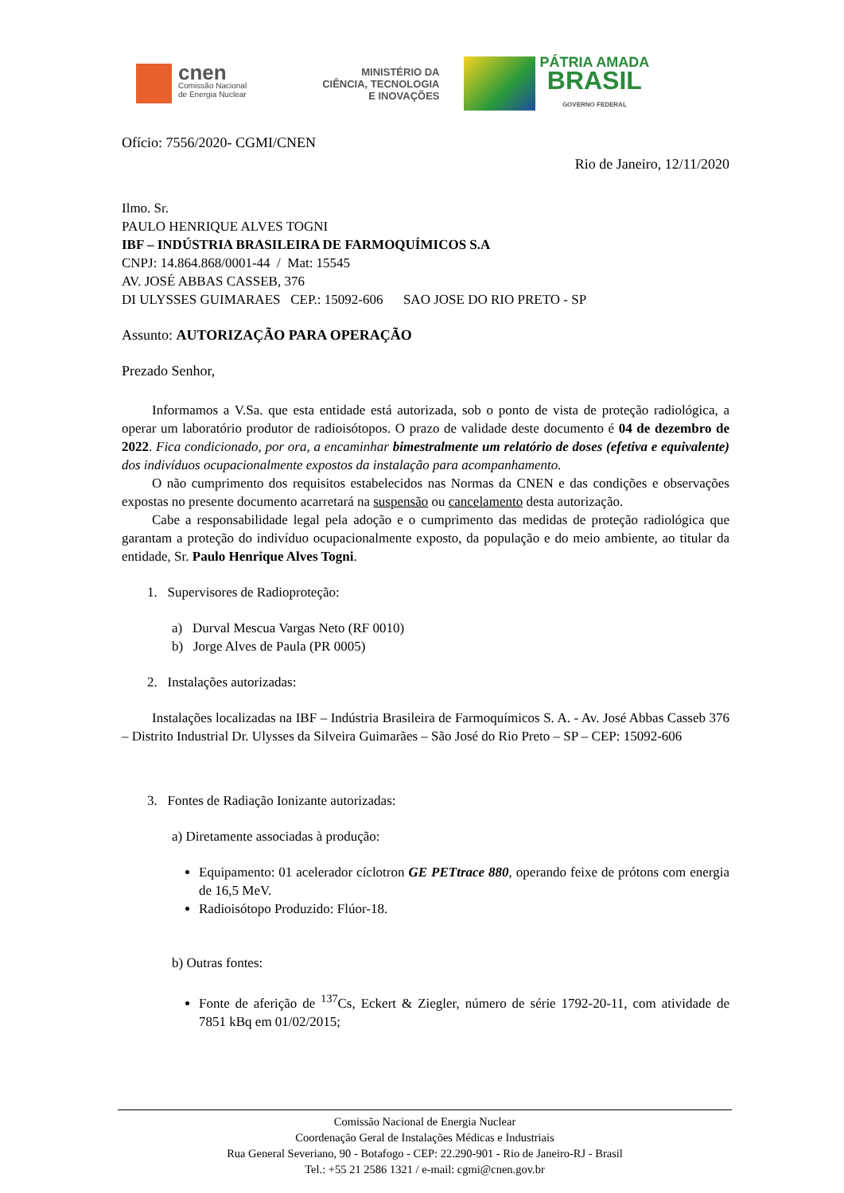cnen
Comissão Nacional
de Energia Nuclear
MINISTÉRIO DA
CIÊNCIA, TECNOLOGIA
E INOVAÇÕES
PÁTRIA AMADA
BRASIL
GOVERNO FEDERAL
Ofício: 7556/2020- CGMI/CNEN
Rio de Janeiro, 12/11/2020
Ilmo. Sr.
PAULO HENRIQUE ALVES TOGNI
IBF – INDÚSTRIA BRASILEIRA DE FARMOQUÍMICOS S.A
CNPJ: 14.864.868/0001-44 / Mat: 15545
AV. JOSÉ ABBAS CASSEB, 376
DI ULYSSES GUIMARAES CEP.: 15092-606 SAO JOSE DO RIO PRETO - SP
Assunto: AUTORIZAÇÃO PARA OPERAÇÃO
Prezado Senhor,
Informamos a V.Sa. que esta entidade está autorizada, sob o ponto de vista de proteção radiológica, a operar um laboratório produtor de radioisótopos. O prazo de validade deste documento é 04 de dezembro de 2022. Fica condicionado, por ora, a encaminhar bimestralmente um relatório de doses (efetiva e equivalente) dos indivíduos ocupacionalmente expostos da instalação para acompanhamento.
O não cumprimento dos requisitos estabelecidos nas Normas da CNEN e das condições e observações expostas no presente documento acarretará na suspensão ou cancelamento desta autorização.
Cabe a responsabilidade legal pela adoção e o cumprimento das medidas de proteção radiológica que garantam a proteção do indivíduo ocupacionalmente exposto, da população e do meio ambiente, ao titular da entidade, Sr. Paulo Henrique Alves Togni.
1. Supervisores de Radioproteção:
a) Durval Mescua Vargas Neto (RF 0010)
b) Jorge Alves de Paula (PR 0005)
2. Instalações autorizadas:
Instalações localizadas na IBF – Indústria Brasileira de Farmoquímicos S. A. - Av. José Abbas Casseb 376 – Distrito Industrial Dr. Ulysses da Silveira Guimarães – São José do Rio Preto – SP – CEP: 15092-606
3. Fontes de Radiação Ionizante autorizadas:
a) Diretamente associadas à produção:
Equipamento: 01 acelerador cíclotron GE PETtrace 880, operando feixe de prótons com energia de 16,5 MeV.
Radioisótopo Produzido: Flúor-18.
b) Outras fontes:
Fonte de aferição de <sup>137</sup>Cs, Eckert & Ziegler, número de série 1792-20-11, com atividade de 7851 kBq em 01/02/2015;
Comissão Nacional de Energia Nuclear
Coordenação Geral de Instalações Médicas e Industriais
Rua General Severiano, 90 - Botafogo - CEP: 22.290-901 - Rio de Janeiro-RJ - Brasil
Tel.: +55 21 2586 1321 / e-mail: cgmi@cnen.gov.br